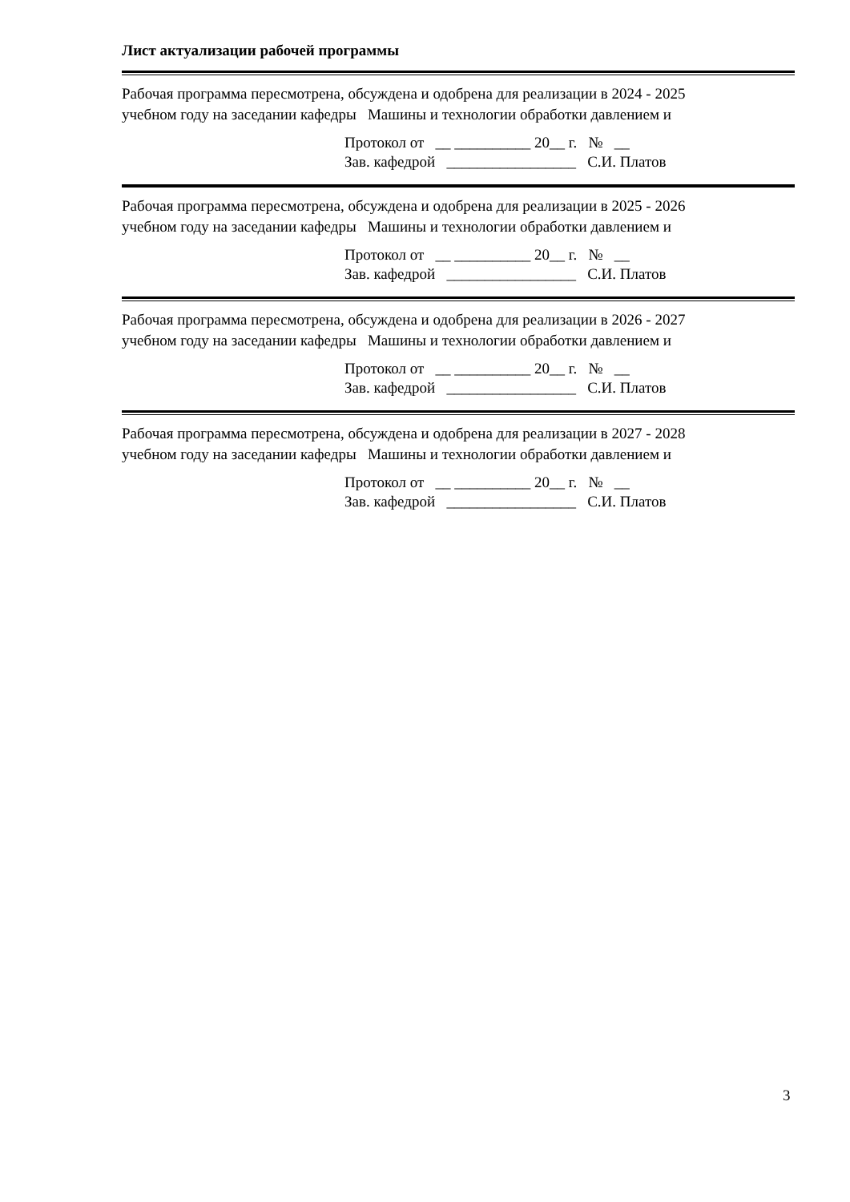Лист актуализации рабочей программы
Рабочая программа пересмотрена, обсуждена и одобрена для реализации в 2024 - 2025
учебном году на заседании кафедры Машины и технологии обработки давлением и
Протокол от __ __________ 20__ г. № __ Зав. кафедрой _________________ С.И. Платов
Рабочая программа пересмотрена, обсуждена и одобрена для реализации в 2025 - 2026
учебном году на заседании кафедры Машины и технологии обработки давлением и
Протокол от __ __________ 20__ г. № __ Зав. кафедрой _________________ С.И. Платов
Рабочая программа пересмотрена, обсуждена и одобрена для реализации в 2026 - 2027
учебном году на заседании кафедры Машины и технологии обработки давлением и
Протокол от __ __________ 20__ г. № __ Зав. кафедрой _________________ С.И. Платов
Рабочая программа пересмотрена, обсуждена и одобрена для реализации в 2027 - 2028
учебном году на заседании кафедры Машины и технологии обработки давлением и
Протокол от __ __________ 20__ г. № __ Зав. кафедрой _________________ С.И. Платов
3